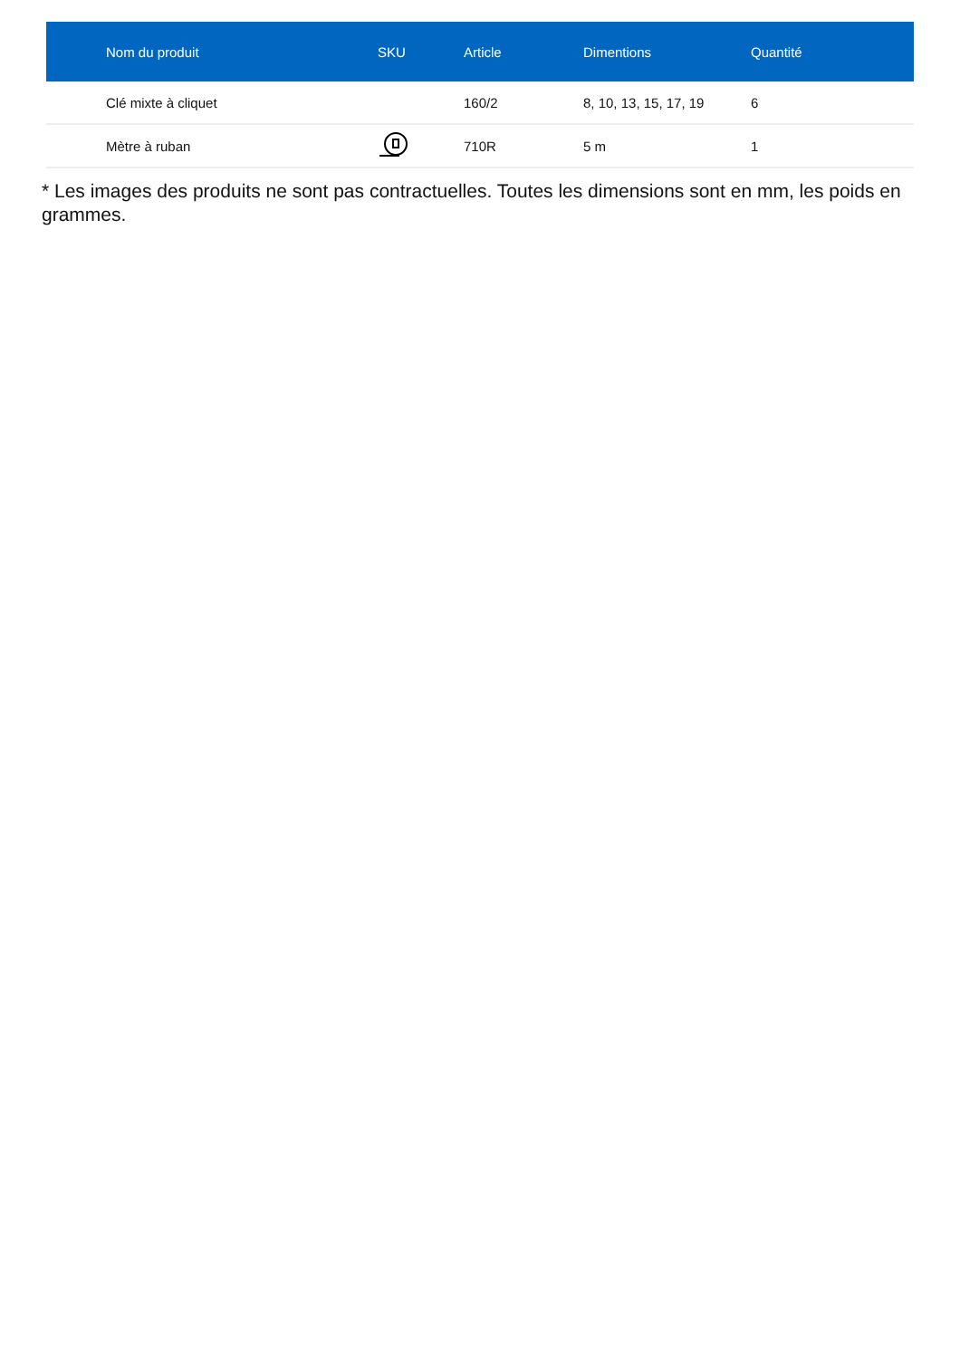| Nom du produit | SKU | Article | Dimentions | Quantité |
| --- | --- | --- | --- | --- |
| Clé mixte à cliquet | | 160/2 | 8, 10, 13, 15, 17, 19 | 6 |
| Mètre à ruban | | 710R | 5 m | 1 |
* Les images des produits ne sont pas contractuelles. Toutes les dimensions sont en mm, les poids en grammes.